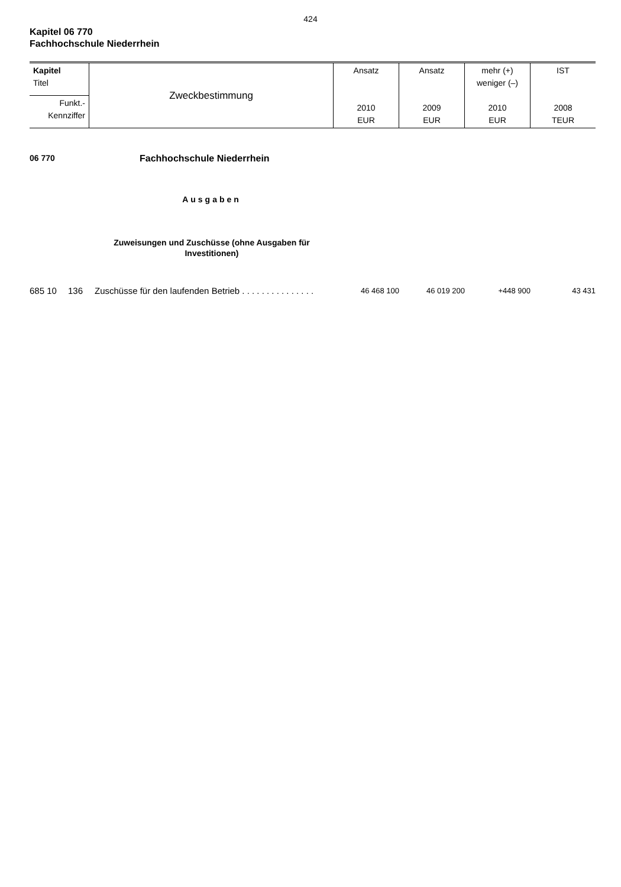424
Kapitel 06 770
Fachhochschule Niederrhein
| Kapitel Titel | Zweckbestimmung | Ansatz 2010 EUR | Ansatz 2009 EUR | mehr (+) weniger (–) 2010 EUR | IST 2008 TEUR |
| Funkt.- Kennziffer | | | | | |
06 770 Fachhochschule Niederrhein
Ausgaben
Zuweisungen und Zuschüsse (ohne Ausgaben für Investitionen)
| 685 10 | 136 | Zuschüsse für den laufenden Betrieb . . . . . . . . . . . . . . . | 46 468 100 | 46 019 200 | +448 900 | 43 431 |